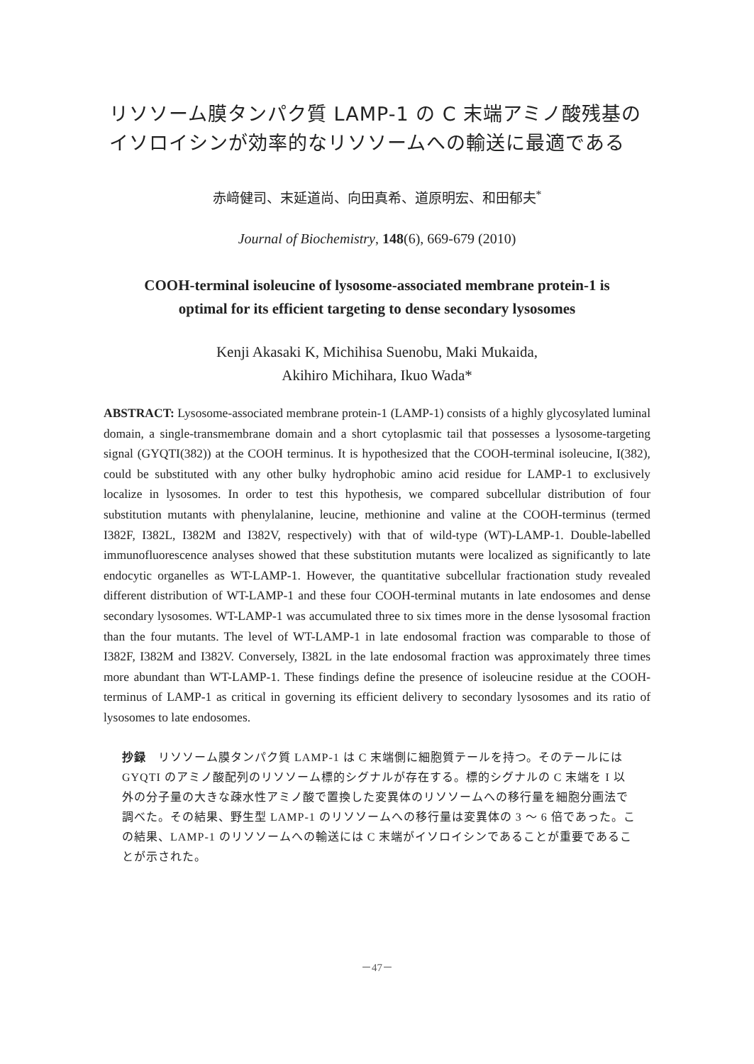リソソーム膜タンパク質 LAMP-1 の C 末端アミノ酸残基の
イソロイシンが効率的なリソソームへの輸送に最適である
赤﨑健司、末延道尚、向田真希、道原明宏、和田郁夫<sup>*</sup>
Journal of Biochemistry, 148(6), 669-679 (2010)
COOH-terminal isoleucine of lysosome-associated membrane protein-1 is
optimal for its efficient targeting to dense secondary lysosomes
Kenji Akasaki K, Michihisa Suenobu, Maki Mukaida,
Akihiro Michihara, Ikuo Wada*
ABSTRACT: Lysosome-associated membrane protein-1 (LAMP-1) consists of a highly glycosylated luminal domain, a single-transmembrane domain and a short cytoplasmic tail that possesses a lysosome-targeting signal (GYQTI(382)) at the COOH terminus. It is hypothesized that the COOH-terminal isoleucine, I(382), could be substituted with any other bulky hydrophobic amino acid residue for LAMP-1 to exclusively localize in lysosomes. In order to test this hypothesis, we compared subcellular distribution of four substitution mutants with phenylalanine, leucine, methionine and valine at the COOH-terminus (termed I382F, I382L, I382M and I382V, respectively) with that of wild-type (WT)-LAMP-1. Double-labelled immunofluorescence analyses showed that these substitution mutants were localized as significantly to late endocytic organelles as WT-LAMP-1. However, the quantitative subcellular fractionation study revealed different distribution of WT-LAMP-1 and these four COOH-terminal mutants in late endosomes and dense secondary lysosomes. WT-LAMP-1 was accumulated three to six times more in the dense lysosomal fraction than the four mutants. The level of WT-LAMP-1 in late endosomal fraction was comparable to those of I382F, I382M and I382V. Conversely, I382L in the late endosomal fraction was approximately three times more abundant than WT-LAMP-1. These findings define the presence of isoleucine residue at the COOH-terminus of LAMP-1 as critical in governing its efficient delivery to secondary lysosomes and its ratio of lysosomes to late endosomes.
抄録　リソソーム膜タンパク質 LAMP-1 は C 末端側に細胞質テールを持つ。そのテールには GYQTI のアミノ酸配列のリソソーム標的シグナルが存在する。標的シグナルの C 末端を I 以外の分子量の大きな疎水性アミノ酸で置換した変異体のリソソームへの移行量を細胞分画法で調べた。その結果、野生型 LAMP-1 のリソソームへの移行量は変異体の 3 ～ 6 倍であった。この結果、LAMP-1 のリソソームへの輸送には C 末端がイソロイシンであることが重要であることが示された。
－47－